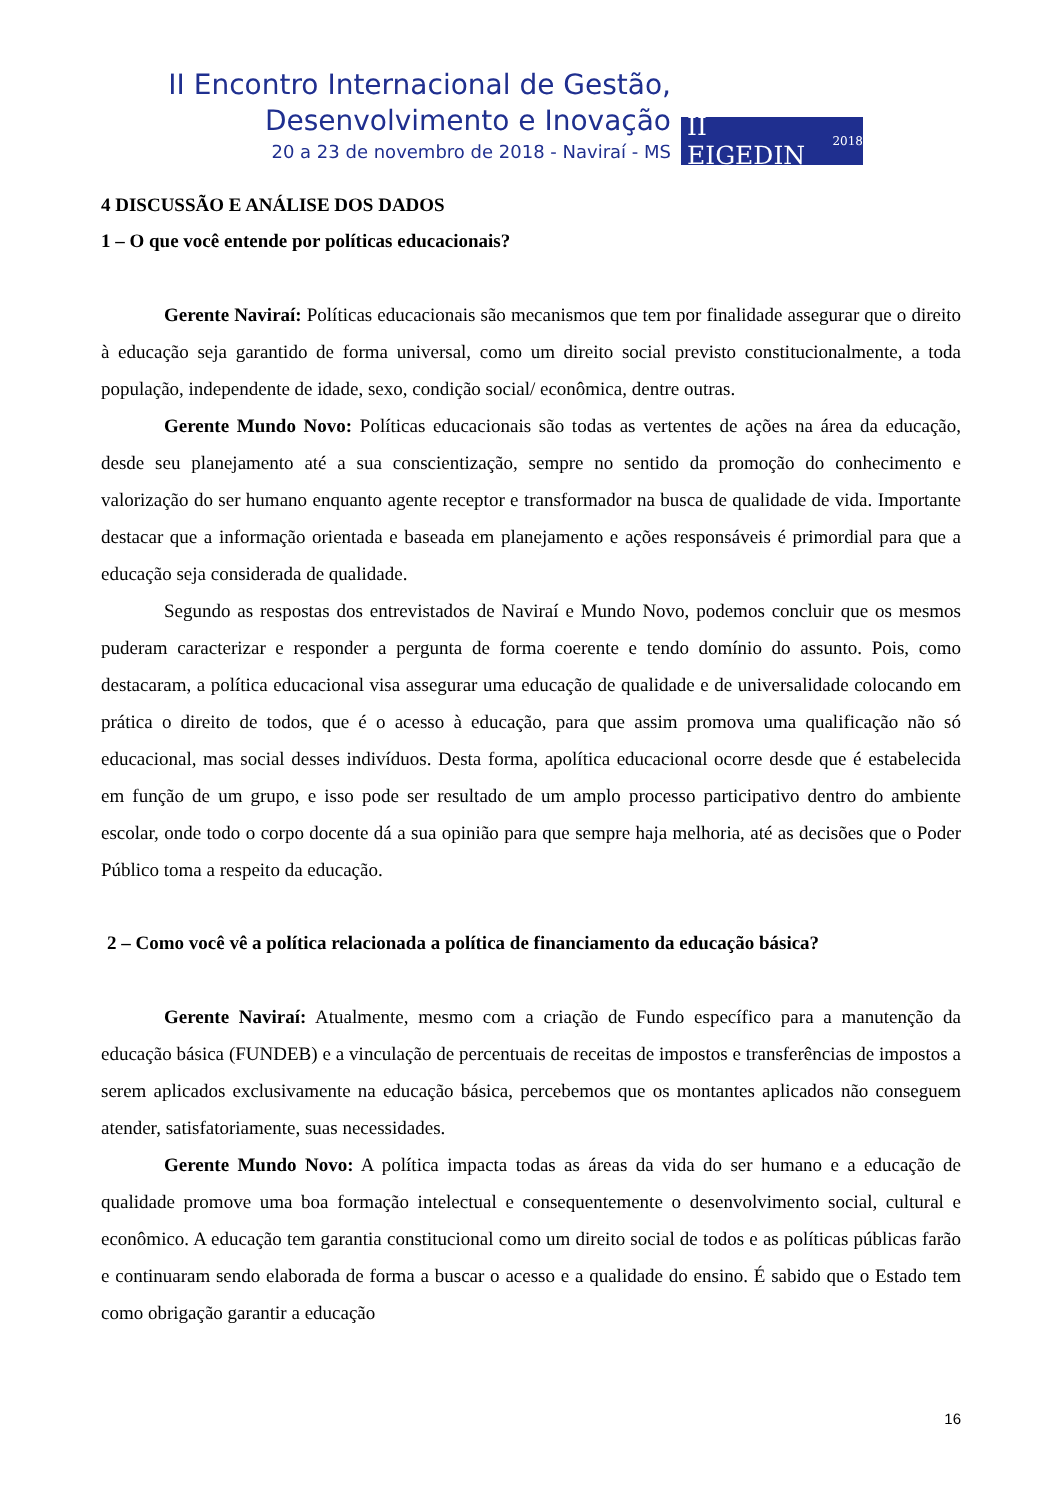II Encontro Internacional de Gestão,
Desenvolvimento e Inovação
20 a 23 de novembro de 2018 - Naviraí - MS
II EIGEDIN 2018
4 DISCUSSÃO E ANÁLISE DOS DADOS
1 – O que você entende por políticas educacionais?
Gerente Naviraí: Políticas educacionais são mecanismos que tem por finalidade assegurar que o direito à educação seja garantido de forma universal, como um direito social previsto constitucionalmente, a toda população, independente de idade, sexo, condição social/ econômica, dentre outras.
Gerente Mundo Novo: Políticas educacionais são todas as vertentes de ações na área da educação, desde seu planejamento até a sua conscientização, sempre no sentido da promoção do conhecimento e valorização do ser humano enquanto agente receptor e transformador na busca de qualidade de vida. Importante destacar que a informação orientada e baseada em planejamento e ações responsáveis é primordial para que a educação seja considerada de qualidade.
Segundo as respostas dos entrevistados de Naviraí e Mundo Novo, podemos concluir que os mesmos puderam caracterizar e responder a pergunta de forma coerente e tendo domínio do assunto. Pois, como destacaram, a política educacional visa assegurar uma educação de qualidade e de universalidade colocando em prática o direito de todos, que é o acesso à educação, para que assim promova uma qualificação não só educacional, mas social desses indivíduos. Desta forma, apolítica educacional ocorre desde que é estabelecida em função de um grupo, e isso pode ser resultado de um amplo processo participativo dentro do ambiente escolar, onde todo o corpo docente dá a sua opinião para que sempre haja melhoria, até as decisões que o Poder Público toma a respeito da educação.
2 – Como você vê a política relacionada a política de financiamento da educação básica?
Gerente Naviraí: Atualmente, mesmo com a criação de Fundo específico para a manutenção da educação básica (FUNDEB) e a vinculação de percentuais de receitas de impostos e transferências de impostos a serem aplicados exclusivamente na educação básica, percebemos que os montantes aplicados não conseguem atender, satisfatoriamente, suas necessidades.
Gerente Mundo Novo: A política impacta todas as áreas da vida do ser humano e a educação de qualidade promove uma boa formação intelectual e consequentemente o desenvolvimento social, cultural e econômico. A educação tem garantia constitucional como um direito social de todos e as políticas públicas farão e continuaram sendo elaborada de forma a buscar o acesso e a qualidade do ensino. É sabido que o Estado tem como obrigação garantir a educação
16